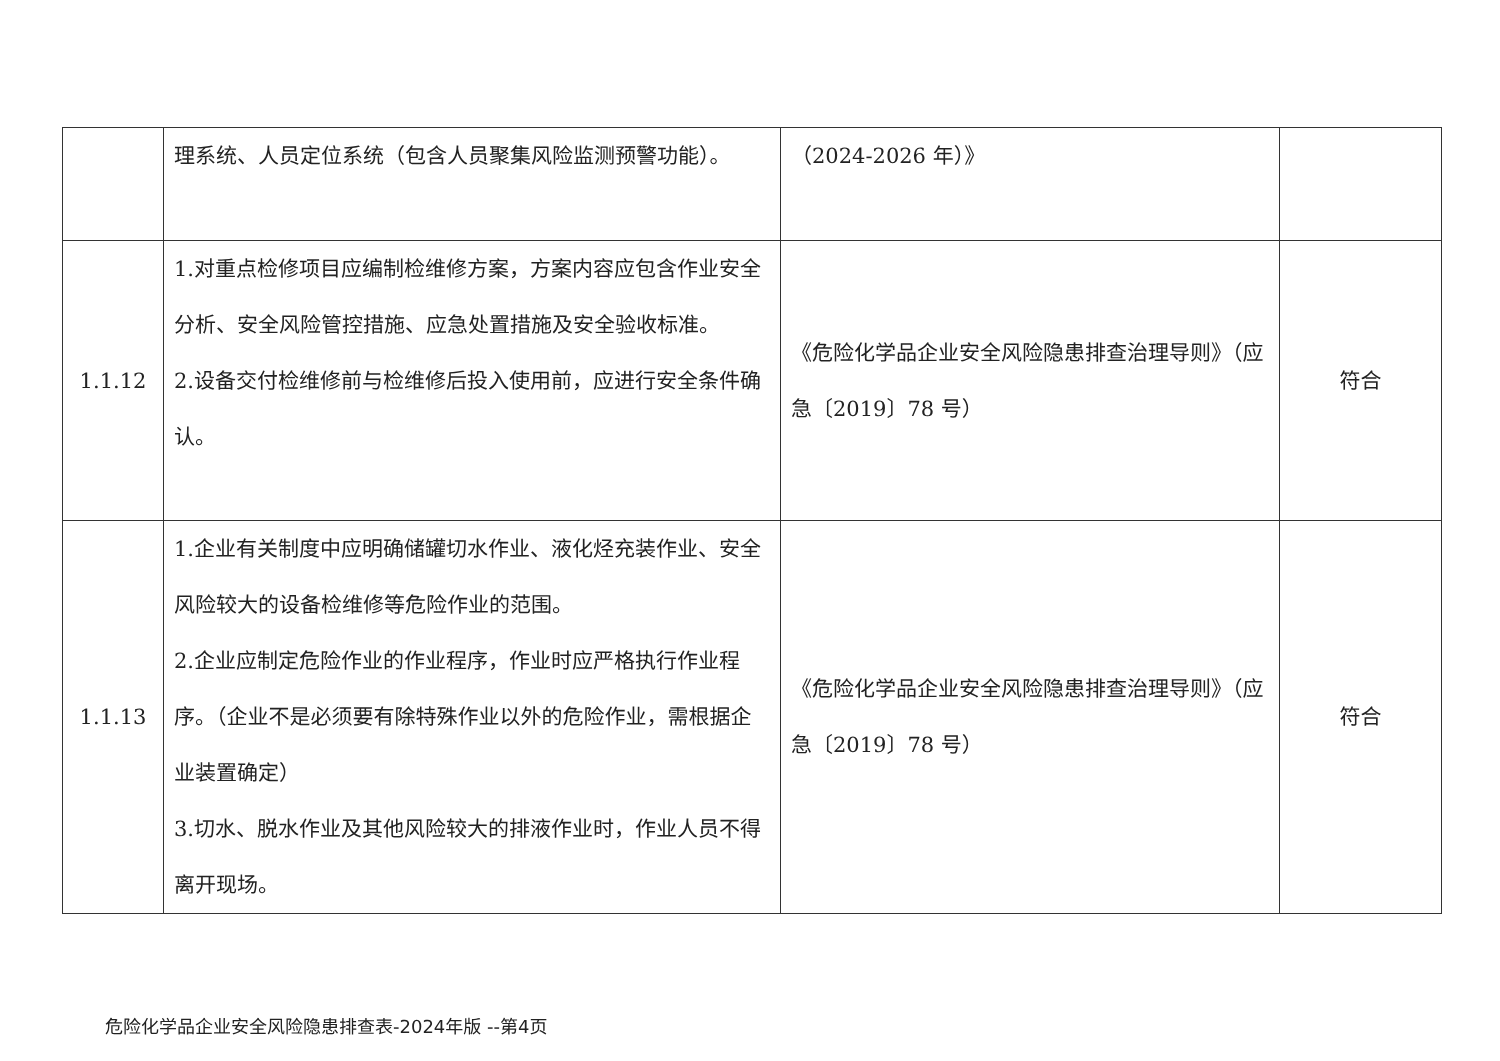| | 理系统、人员定位系统（包含人员聚集风险监测预警功能）。 | （2024-2026 年）》 | |
| 1.1.12 | 1.对重点检修项目应编制检维修方案，方案内容应包含作业安全分析、安全风险管控措施、应急处置措施及安全验收标准。 2.设备交付检维修前与检维修后投入使用前，应进行安全条件确认。 | 《危险化学品企业安全风险隐患排查治理导则》（应急〔2019〕78 号） | 符合 |
| 1.1.13 | 1.企业有关制度中应明确储罐切水作业、液化烃充装作业、安全风险较大的设备检维修等危险作业的范围。 2.企业应制定危险作业的作业程序，作业时应严格执行作业程序。（企业不是必须要有除特殊作业以外的危险作业，需根据企业装置确定） 3.切水、脱水作业及其他风险较大的排液作业时，作业人员不得离开现场。 | 《危险化学品企业安全风险隐患排查治理导则》（应急〔2019〕78 号） | 符合 |
危险化学品企业安全风险隐患排查表-2024年版 --第4页